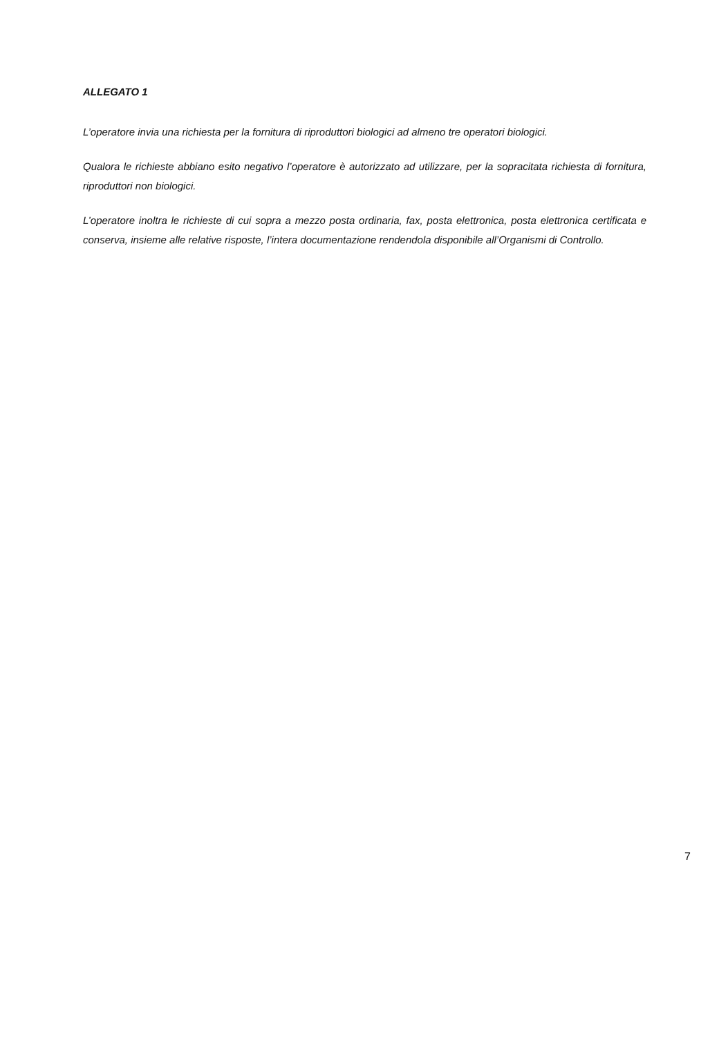ALLEGATO 1
L’operatore invia una richiesta per la fornitura di riproduttori biologici ad almeno tre operatori biologici.
Qualora le richieste abbiano esito negativo l’operatore è autorizzato ad utilizzare, per la sopracitata richiesta di fornitura, riproduttori non biologici.
L’operatore inoltra le richieste di cui sopra a mezzo posta ordinaria, fax, posta elettronica, posta elettronica certificata e conserva, insieme alle relative risposte, l’intera documentazione rendendola disponibile all’Organismi di Controllo.
7